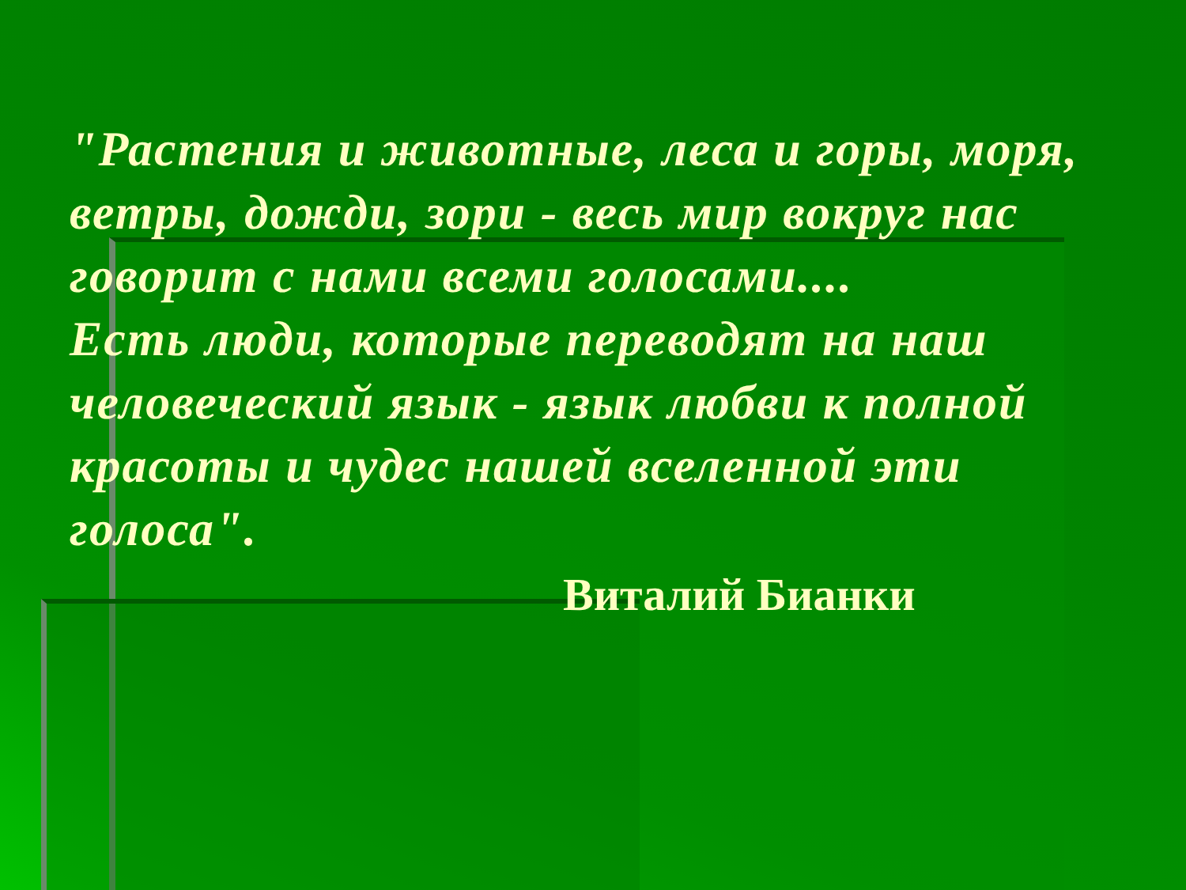"Растения и животные, леса и горы, моря, ветры, дожди, зори - весь мир вокруг нас говорит с нами всеми голосами....
Есть люди, которые переводят на наш человеческий язык - язык любви к полной красоты и чудес нашей вселенной эти голоса".
Виталий Бианки